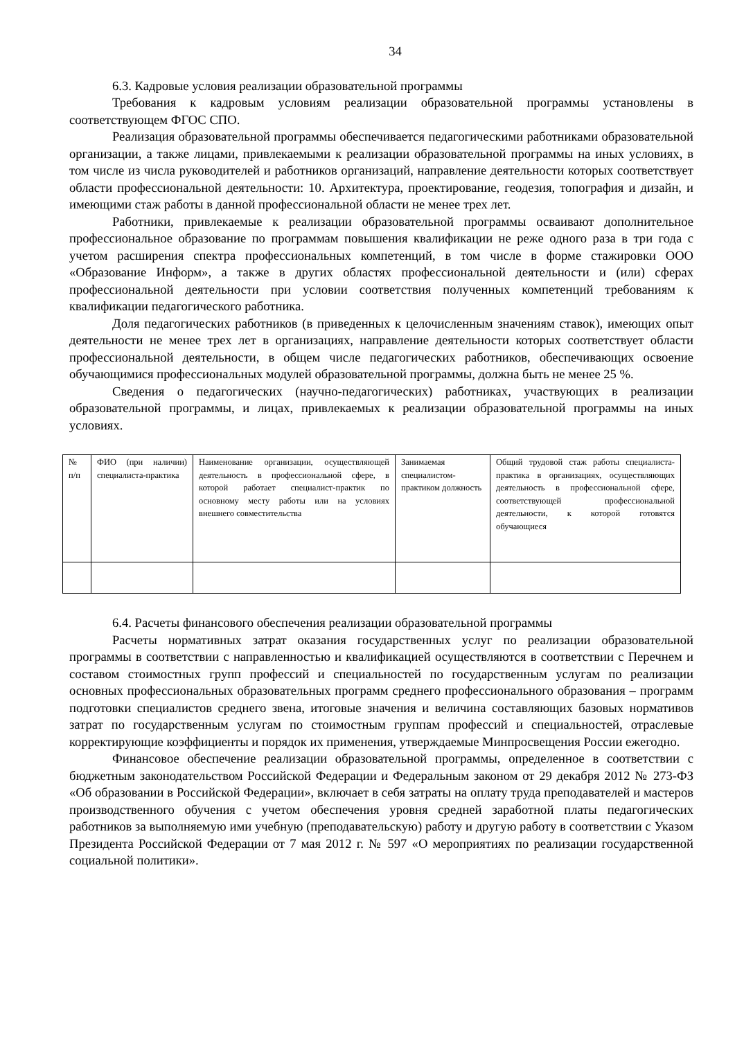34
6.3. Кадровые условия реализации образовательной программы
Требования к кадровым условиям реализации образовательной программы установлены в соответствующем ФГОС СПО.
Реализация образовательной программы обеспечивается педагогическими работниками образовательной организации, а также лицами, привлекаемыми к реализации образовательной программы на иных условиях, в том числе из числа руководителей и работников организаций, направление деятельности которых соответствует области профессиональной деятельности: 10. Архитектура, проектирование, геодезия, топография и дизайн, и имеющими стаж работы в данной профессиональной области не менее трех лет.
Работники, привлекаемые к реализации образовательной программы осваивают дополнительное профессиональное образование по программам повышения квалификации не реже одного раза в три года с учетом расширения спектра профессиональных компетенций, в том числе в форме стажировки ООО «Образование Информ», а также в других областях профессиональной деятельности и (или) сферах профессиональной деятельности при условии соответствия полученных компетенций требованиям к квалификации педагогического работника.
Доля педагогических работников (в приведенных к целочисленным значениям ставок), имеющих опыт деятельности не менее трех лет в организациях, направление деятельности которых соответствует области профессиональной деятельности, в общем числе педагогических работников, обеспечивающих освоение обучающимися профессиональных модулей образовательной программы, должна быть не менее 25 %.
Сведения о педагогических (научно-педагогических) работниках, участвующих в реализации образовательной программы, и лицах, привлекаемых к реализации образовательной программы на иных условиях.
| № п/п | ФИО (при наличии) специалиста-практика | Наименование организации, осуществляющей деятельность в профессиональной сфере, в которой работает специалист-практик по основному месту работы или на условиях внешнего совместительства | Занимаемая специалистом-практиком должность | Общий трудовой стаж работы специалиста-практика в организациях, осуществляющих деятельность в профессиональной сфере, соответствующей профессиональной деятельности, к которой готовятся обучающиеся |
6.4. Расчеты финансового обеспечения реализации образовательной программы
Расчеты нормативных затрат оказания государственных услуг по реализации образовательной программы в соответствии с направленностью и квалификацией осуществляются в соответствии с Перечнем и составом стоимостных групп профессий и специальностей по государственным услугам по реализации основных профессиональных образовательных программ среднего профессионального образования – программ подготовки специалистов среднего звена, итоговые значения и величина составляющих базовых нормативов затрат по государственным услугам по стоимостным группам профессий и специальностей, отраслевые корректирующие коэффициенты и порядок их применения, утверждаемые Минпросвещения России ежегодно.
Финансовое обеспечение реализации образовательной программы, определенное в соответствии с бюджетным законодательством Российской Федерации и Федеральным законом от 29 декабря 2012 № 273-ФЗ «Об образовании в Российской Федерации», включает в себя затраты на оплату труда преподавателей и мастеров производственного обучения с учетом обеспечения уровня средней заработной платы педагогических работников за выполняемую ими учебную (преподавательскую) работу и другую работу в соответствии с Указом Президента Российской Федерации от 7 мая 2012 г. № 597 «О мероприятиях по реализации государственной социальной политики».